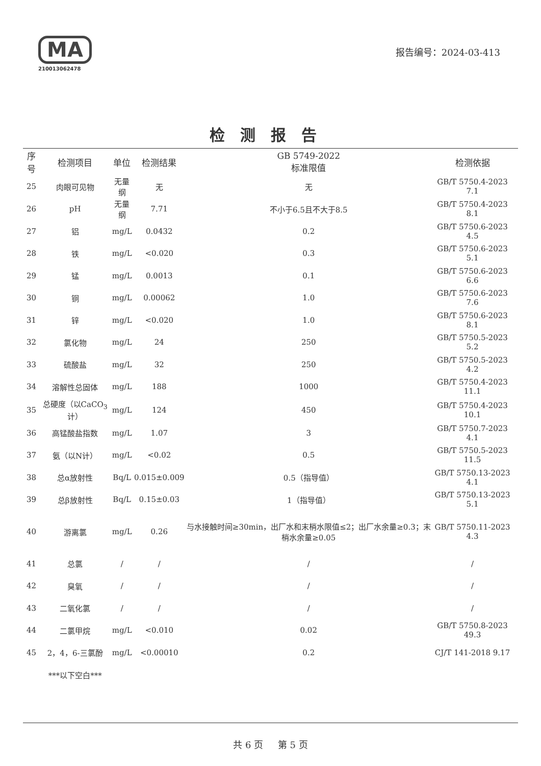MA
210013062478
报告编号：2024-03-413
检测报告
| 序号 | 检测项目 | 单位 | 检测结果 | GB 5749-2022 标准限值 | 检测依据 |
| --- | --- | --- | --- | --- | --- |
| 25 | 肉眼可见物 | 无量纲 | 无 | 无 | GB/T 5750.4-2023 7.1 |
| 26 | pH | 无量纲 | 7.71 | 不小于6.5且不大于8.5 | GB/T 5750.4-2023 8.1 |
| 27 | 铝 | mg/L | 0.0432 | 0.2 | GB/T 5750.6-2023 4.5 |
| 28 | 铁 | mg/L | <0.020 | 0.3 | GB/T 5750.6-2023 5.1 |
| 29 | 锰 | mg/L | 0.0013 | 0.1 | GB/T 5750.6-2023 6.6 |
| 30 | 铜 | mg/L | 0.00062 | 1.0 | GB/T 5750.6-2023 7.6 |
| 31 | 锌 | mg/L | <0.020 | 1.0 | GB/T 5750.6-2023 8.1 |
| 32 | 氯化物 | mg/L | 24 | 250 | GB/T 5750.5-2023 5.2 |
| 33 | 硫酸盐 | mg/L | 32 | 250 | GB/T 5750.5-2023 4.2 |
| 34 | 溶解性总固体 | mg/L | 188 | 1000 | GB/T 5750.4-2023 11.1 |
| 35 | 总硬度（以CaCO<sub>3</sub>计） | mg/L | 124 | 450 | GB/T 5750.4-2023 10.1 |
| 36 | 高锰酸盐指数 | mg/L | 1.07 | 3 | GB/T 5750.7-2023 4.1 |
| 37 | 氨（以N计） | mg/L | <0.02 | 0.5 | GB/T 5750.5-2023 11.5 |
| 38 | 总α放射性 | Bq/L | 0.015±0.009 | 0.5（指导值） | GB/T 5750.13-2023 4.1 |
| 39 | 总β放射性 | Bq/L | 0.15±0.03 | 1（指导值） | GB/T 5750.13-2023 5.1 |
| 40 | 游离氯 | mg/L | 0.26 | 与水接触时间≥30min，出厂水和末梢水限值≤2；出厂水余量≥0.3；末梢水余量≥0.05 | GB/T 5750.11-2023 4.3 |
| 41 | 总氯 | / | / | / | / |
| 42 | 臭氧 | / | / | / | / |
| 43 | 二氧化氯 | / | / | / | / |
| 44 | 二氯甲烷 | mg/L | <0.010 | 0.02 | GB/T 5750.8-2023 49.3 |
| 45 | 2，4，6-三氯酚 | mg/L | <0.00010 | 0.2 | CJ/T 141-2018 9.17 |
| | ***以下空白*** | | | | |
共 6 页 第 5 页